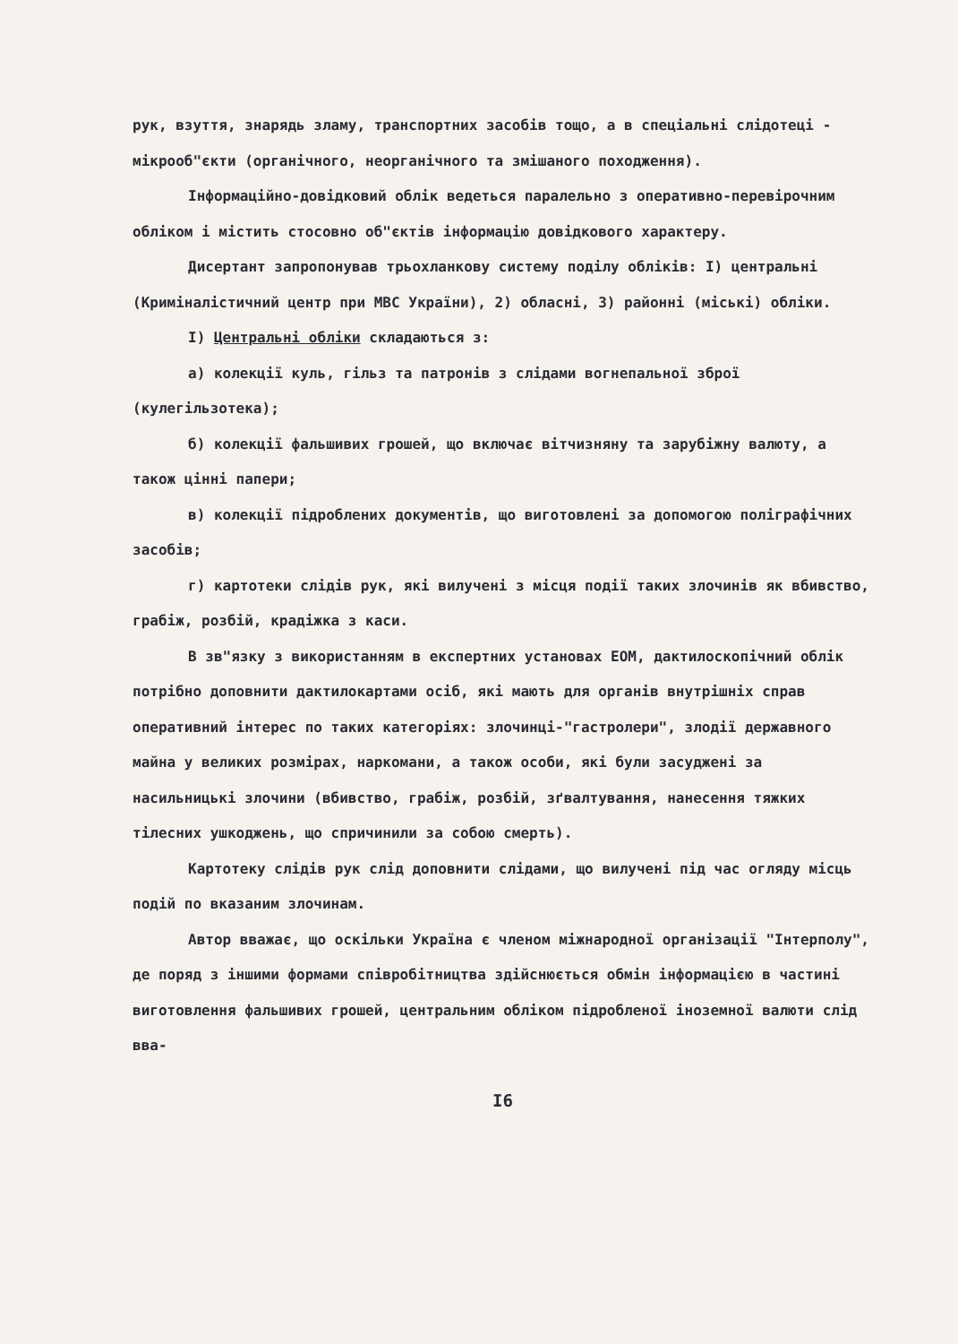рук, взуття, знарядь зламу, транспортних засобів тощо, а в спеціальні слідотеці - мікрооб"єкти (органічного, неорганічного та змішаного походження).
Інформаційно-довідковий облік ведеться паралельно з оперативно-перевірочним обліком і містить стосовно об"єктів інформацію довідкового характеру.
Дисертант запропонував трьохланкову систему поділу обліків: І) центральні (Криміналістичний центр при МВС України), 2) обласні, 3) районні (міські) обліки.
І) Центральні обліки складаються з:
а) колекції куль, гільз та патронів з слідами вогнепальної зброї (кулегільзотека);
б) колекції фальшивих грошей, що включає вітчизняну та зарубіжну валюту, а також цінні папери;
в) колекції підроблених документів, що виготовлені за допомогою поліграфічних засобів;
г) картотеки слідів рук, які вилучені з місця події таких злочинів як вбивство, грабіж, розбій, крадіжка з каси.
В зв"язку з використанням в експертних установах ЕОМ, дактилоскопічний облік потрібно доповнити дактилокартами осіб, які мають для органів внутрішніх справ оперативний інтерес по таких категоріях: злочинці-"гастролери", злодії державного майна у великих розмірах, наркомани, а також особи, які були засуджені за насильницькі злочини (вбивство, грабіж, розбій, зґвалтування, нанесення тяжких тілесних ушкоджень, що спричинили за собою смерть).
Картотеку слідів рук слід доповнити слідами, що вилучені під час огляду місць подій по вказаним злочинам.
Автор вважає, що оскільки Україна є членом міжнародної організації "Інтерполу", де поряд з іншими формами співробітництва здійснюється обмін інформацією в частині виготовлення фальшивих грошей, центральним обліком підробленої іноземної валюти слід вва-
І6